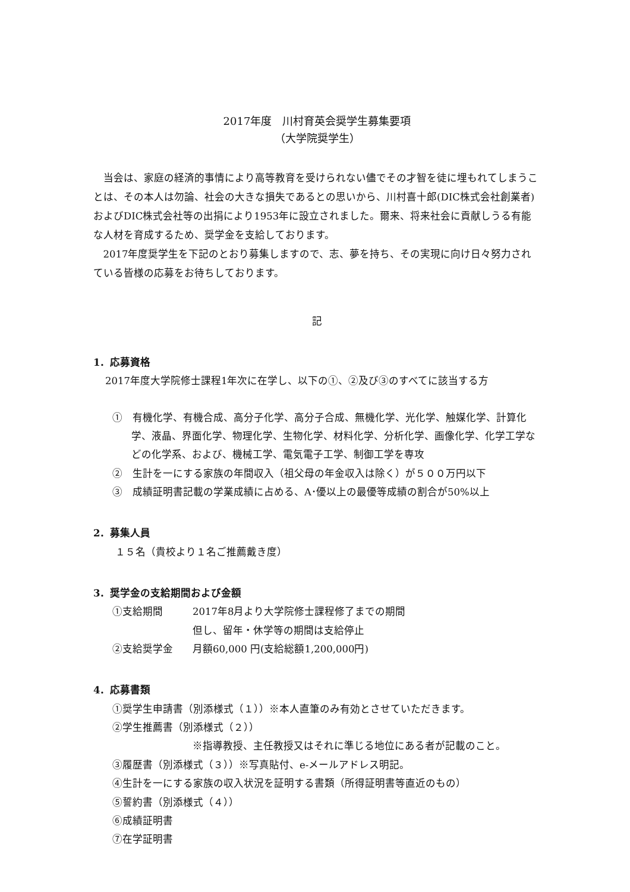2017年度　川村育英会奨学生募集要項
（大学院奨学生）
当会は、家庭の経済的事情により高等教育を受けられない儘でその才智を徒に埋もれてしまうことは、その本人は勿論、社会の大きな損失であるとの思いから、川村喜十郎(DIC株式会社創業者)およびDIC株式会社等の出捐により1953年に設立されました。爾来、将来社会に貢献しうる有能な人材を育成するため、奨学金を支給しております。
2017年度奨学生を下記のとおり募集しますので、志、夢を持ち、その実現に向け日々努力されている皆様の応募をお待ちしております。
記
1．応募資格
2017年度大学院修士課程1年次に在学し、以下の①、②及び③のすべてに該当する方
①　有機化学、有機合成、高分子化学、高分子合成、無機化学、光化学、触媒化学、計算化学、液晶、界面化学、物理化学、生物化学、材料化学、分析化学、画像化学、化学工学などの化学系、および、機械工学、電気電子工学、制御工学を専攻
②　生計を一にする家族の年間収入（祖父母の年金収入は除く）が５００万円以下
③　成績証明書記載の学業成績に占める、A･優以上の最優等成績の割合が50%以上
2．募集人員
　１５名（貴校より１名ご推薦戴き度）
3．奨学金の支給期間および金額
①支給期間 2017年8月より大学院修士課程修了までの期間
但し、留年・休学等の期間は支給停止
②支給奨学金 月額60,000 円(支給総額1,200,000円)
4．応募書類
①奨学生申請書（別添様式（１））※本人直筆のみ有効とさせていただきます。
②学生推薦書（別添様式（２））
※指導教授、主任教授又はそれに準じる地位にある者が記載のこと。
③履歴書（別添様式（３））※写真貼付、e-メールアドレス明記。
④生計を一にする家族の収入状況を証明する書類（所得証明書等直近のもの）
⑤誓約書（別添様式（４））
⑥成績証明書
⑦在学証明書